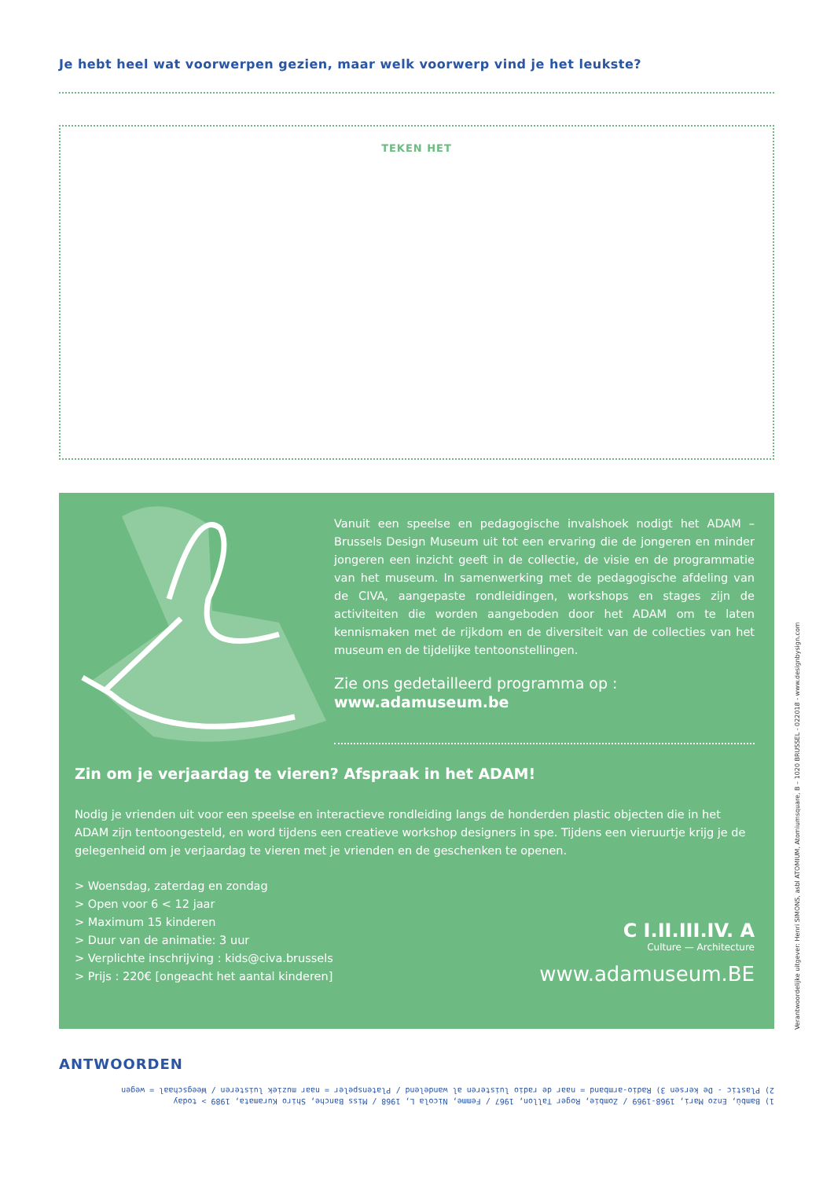Je hebt heel wat voorwerpen gezien, maar welk voorwerp vind je het leukste?
TEKEN HET
Vanuit een speelse en pedagogische invalshoek nodigt het ADAM – Brussels Design Museum uit tot een ervaring die de jongeren en minder jongeren een inzicht geeft in de collectie, de visie en de programmatie van het museum. In samenwerking met de pedagogische afdeling van de CIVA, aangepaste rondleidingen, workshops en stages zijn de activiteiten die worden aangeboden door het ADAM om te laten kennismaken met de rijkdom en de diversiteit van de collecties van het museum en de tijdelijke tentoonstellingen.
Zie ons gedetailleerd programma op :
www.adamuseum.be
Zin om je verjaardag te vieren? Afspraak in het ADAM!
Nodig je vrienden uit voor een speelse en interactieve rondleiding langs de honderden plastic objecten die in het ADAM zijn tentoongesteld, en word tijdens een creatieve workshop designers in spe. Tijdens een vieruurtje krijg je de gelegenheid om je verjaardag te vieren met je vrienden en de geschenken te openen.
> Woensdag, zaterdag en zondag
> Open voor 6 < 12 jaar
> Maximum 15 kinderen
> Duur van de animatie: 3 uur
> Verplichte inschrijving : kids@civa.brussels
> Prijs : 220€ [ongeacht het aantal kinderen]
C I.II.III.IV. A
Culture — Architecture
www.adamuseum.BE
ANTWOORDEN
1) Bambù, Enzo Mari, 1968-1969 / Zombie, Roger Tallon, 1967 / Femme, Nicola L, 1968 / Miss Banche, Shiro Kuramata, 1989 > today
2) Plastic - De kersen 3) Radio-armband = naar de radio luisteren al wandelend / Platenspeler = naar muziek luisteren / Weegschaal = wegen
Verantwoordelijke uitgever: Henri SIMONS, asbl ATOMIUM, Atomiumsquare, B – 1020 BRUSSEL - 022018 - www.designbysign.com